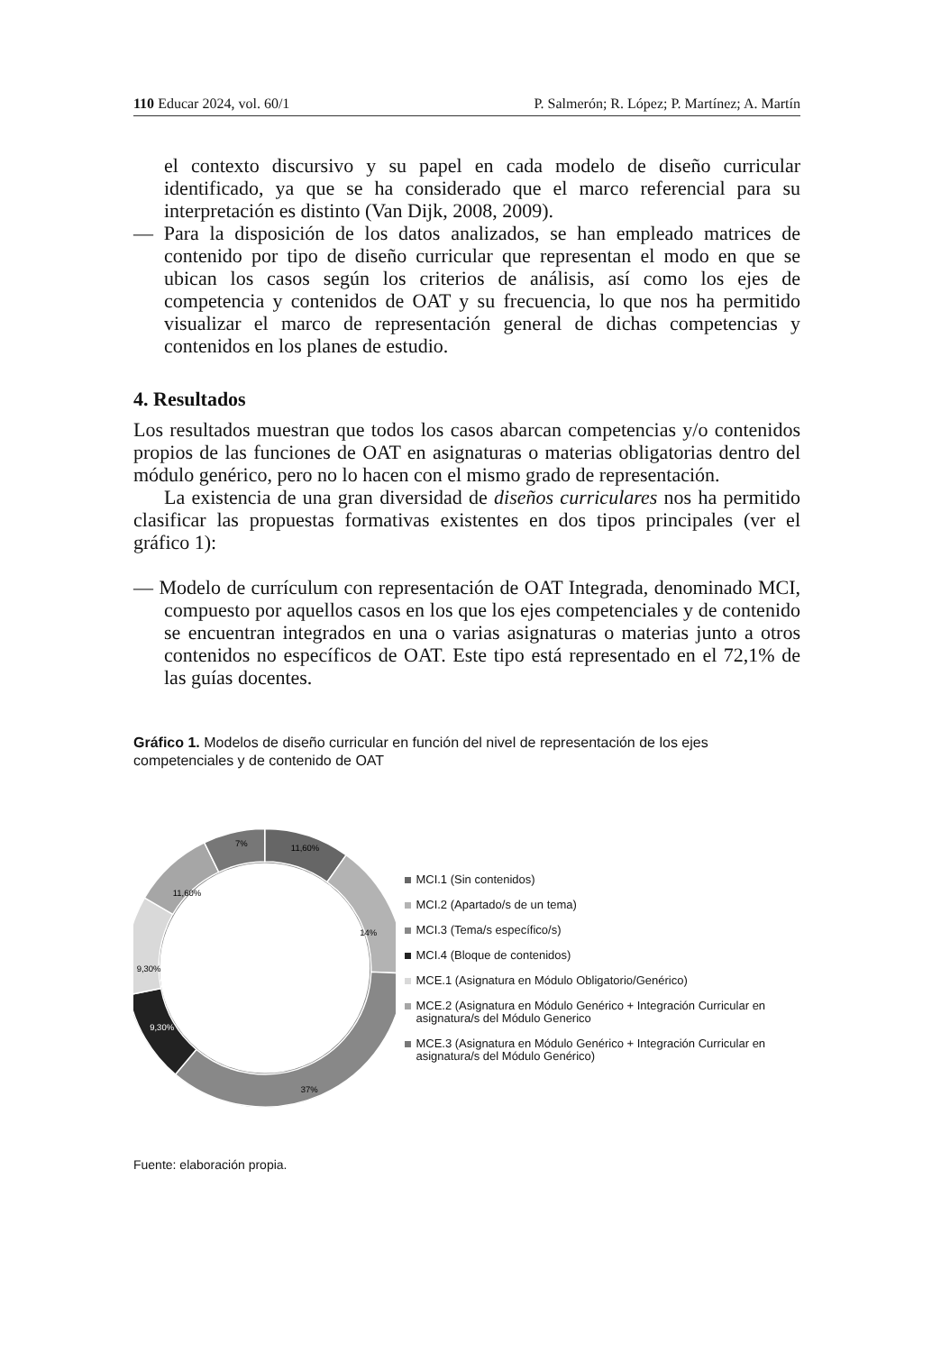110 Educar 2024, vol. 60/1 P. Salmerón; R. López; P. Martínez; A. Martín
el contexto discursivo y su papel en cada modelo de diseño curricular identificado, ya que se ha considerado que el marco referencial para su interpretación es distinto (Van Dijk, 2008, 2009).
— Para la disposición de los datos analizados, se han empleado matrices de contenido por tipo de diseño curricular que representan el modo en que se ubican los casos según los criterios de análisis, así como los ejes de competencia y contenidos de OAT y su frecuencia, lo que nos ha permitido visualizar el marco de representación general de dichas competencias y contenidos en los planes de estudio.
4. Resultados
Los resultados muestran que todos los casos abarcan competencias y/o contenidos propios de las funciones de OAT en asignaturas o materias obligatorias dentro del módulo genérico, pero no lo hacen con el mismo grado de representación.
La existencia de una gran diversidad de diseños curriculares nos ha permitido clasificar las propuestas formativas existentes en dos tipos principales (ver el gráfico 1):
— Modelo de currículum con representación de OAT Integrada, denominado MCI, compuesto por aquellos casos en los que los ejes competenciales y de contenido se encuentran integrados en una o varias asignaturas o materias junto a otros contenidos no específicos de OAT. Este tipo está representado en el 72,1% de las guías docentes.
Gráfico 1. Modelos de diseño curricular en función del nivel de representación de los ejes competenciales y de contenido de OAT
11,60%
14%
37%
9,30%
9,30%
11,60%
7%
MCI.1 (Sin contenidos)
MCI.2 (Apartado/s de un tema)
MCI.3 (Tema/s específico/s)
MCI.4 (Bloque de contenidos)
MCE.1 (Asignatura en Módulo Obligatorio/Genérico)
MCE.2 (Asignatura en Módulo Genérico + Integración Curricular en asignatura/s del Módulo Generico
MCE.3 (Asignatura en Módulo Genérico + Integración Curricular en asignatura/s del Módulo Genérico)
Fuente: elaboración propia.